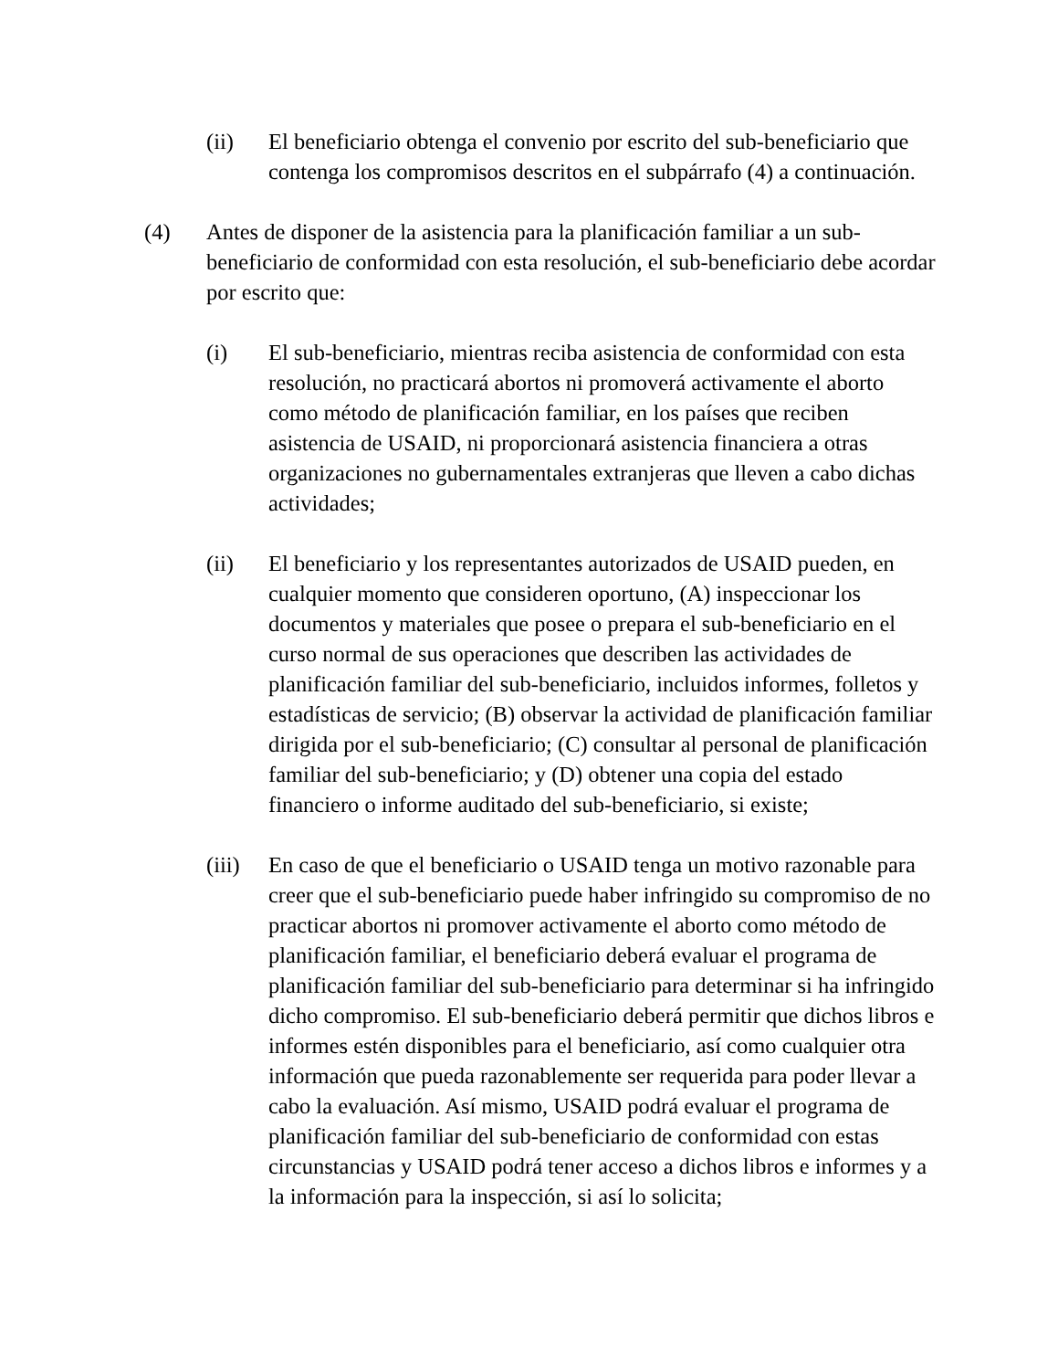(ii) El beneficiario obtenga el convenio por escrito del sub-beneficiario que contenga los compromisos descritos en el subpárrafo (4) a continuación.
(4) Antes de disponer de la asistencia para la planificación familiar a un sub-beneficiario de conformidad con esta resolución, el sub-beneficiario debe acordar por escrito que:
(i) El sub-beneficiario, mientras reciba asistencia de conformidad con esta resolución, no practicará abortos ni promoverá activamente el aborto como método de planificación familiar, en los países que reciben asistencia de USAID, ni proporcionará asistencia financiera a otras organizaciones no gubernamentales extranjeras que lleven a cabo dichas actividades;
(ii) El beneficiario y los representantes autorizados de USAID pueden, en cualquier momento que consideren oportuno, (A) inspeccionar los documentos y materiales que posee o prepara el sub-beneficiario en el curso normal de sus operaciones que describen las actividades de planificación familiar del sub-beneficiario, incluidos informes, folletos y estadísticas de servicio; (B) observar la actividad de planificación familiar dirigida por el sub-beneficiario; (C) consultar al personal de planificación familiar del sub-beneficiario; y (D) obtener una copia del estado financiero o informe auditado del sub-beneficiario, si existe;
(iii) En caso de que el beneficiario o USAID tenga un motivo razonable para creer que el sub-beneficiario puede haber infringido su compromiso de no practicar abortos ni promover activamente el aborto como método de planificación familiar, el beneficiario deberá evaluar el programa de planificación familiar del sub-beneficiario para determinar si ha infringido dicho compromiso. El sub-beneficiario deberá permitir que dichos libros e informes estén disponibles para el beneficiario, así como cualquier otra información que pueda razonablemente ser requerida para poder llevar a cabo la evaluación. Así mismo, USAID podrá evaluar el programa de planificación familiar del sub-beneficiario de conformidad con estas circunstancias y USAID podrá tener acceso a dichos libros e informes y a la información para la inspección, si así lo solicita;